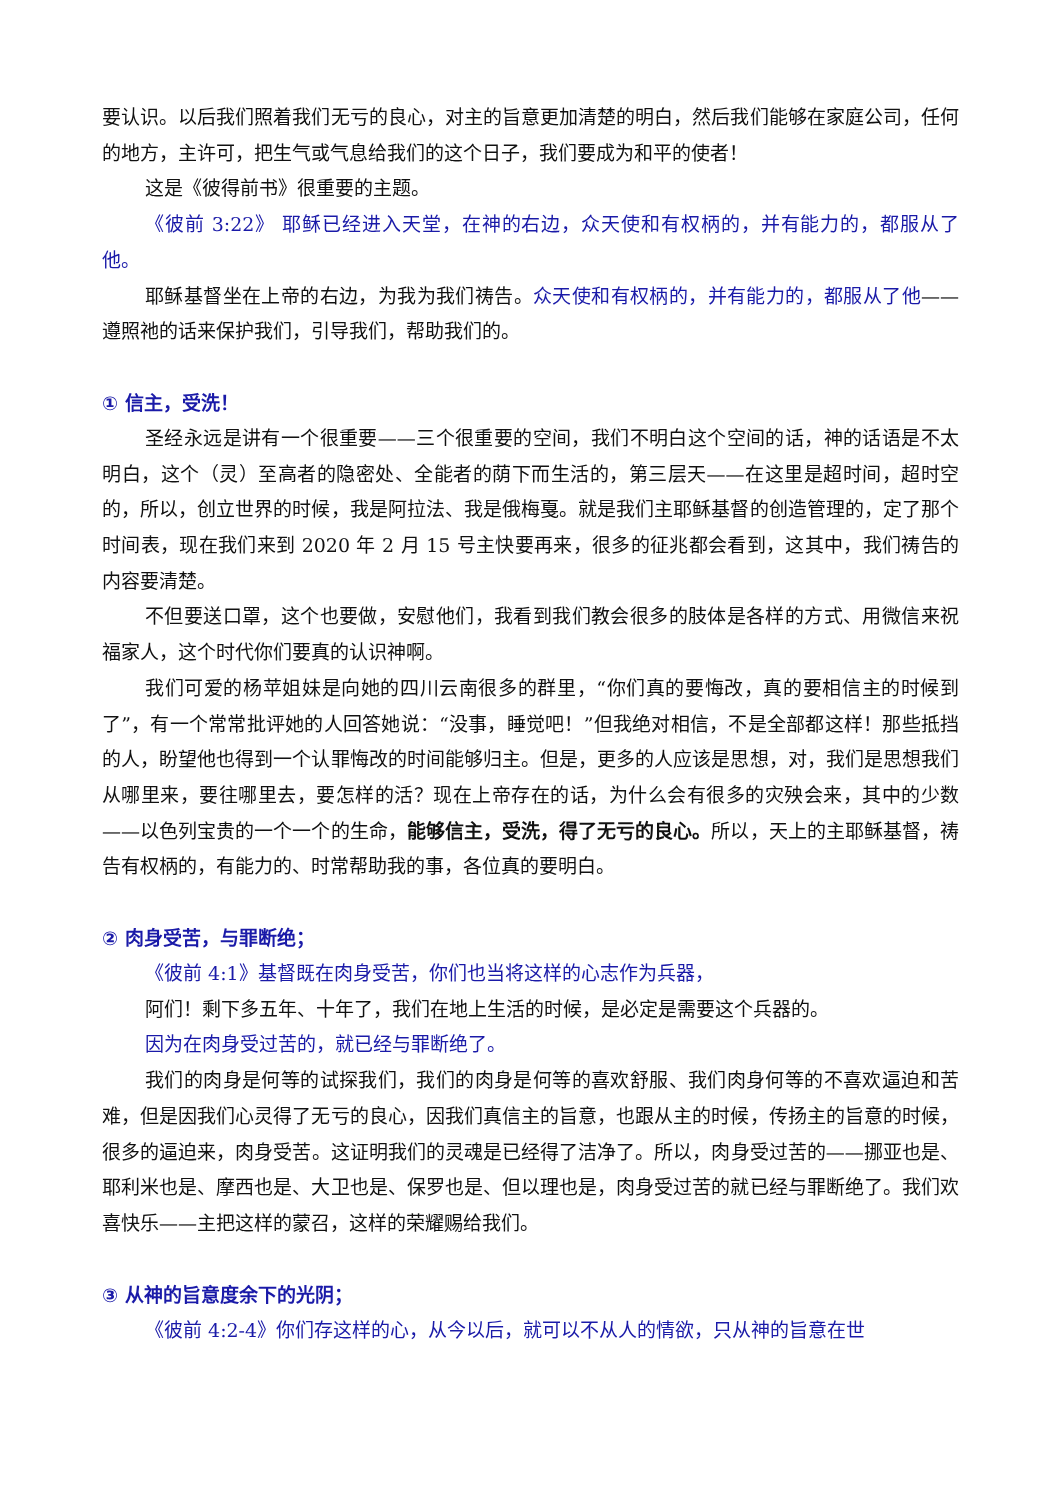要认识。以后我们照着我们无亏的良心，对主的旨意更加清楚的明白，然后我们能够在家庭公司，任何的地方，主许可，把生气或气息给我们的这个日子，我们要成为和平的使者！
这是《彼得前书》很重要的主题。
《彼前 3:22》 耶稣已经进入天堂，在神的右边，众天使和有权柄的，并有能力的，都服从了他。
耶稣基督坐在上帝的右边，为我为我们祷告。众天使和有权柄的，并有能力的，都服从了他——遵照祂的话来保护我们，引导我们，帮助我们的。
① 信主，受洗！
圣经永远是讲有一个很重要——三个很重要的空间，我们不明白这个空间的话，神的话语是不太明白，这个（灵）至高者的隐密处、全能者的荫下而生活的，第三层天——在这里是超时间，超时空的，所以，创立世界的时候，我是阿拉法、我是俄梅戛。就是我们主耶稣基督的创造管理的，定了那个时间表，现在我们来到 2020 年 2 月 15 号主快要再来，很多的征兆都会看到，这其中，我们祷告的内容要清楚。
不但要送口罩，这个也要做，安慰他们，我看到我们教会很多的肢体是各样的方式、用微信来祝福家人，这个时代你们要真的认识神啊。
我们可爱的杨苹姐妹是向她的四川云南很多的群里，“你们真的要悔改，真的要相信主的时候到了”，有一个常常批评她的人回答她说：“没事，睡觉吧！”但我绝对相信，不是全部都这样！那些抵挡的人，盼望他也得到一个认罪悔改的时间能够归主。但是，更多的人应该是思想，对，我们是思想我们从哪里来，要往哪里去，要怎样的活？现在上帝存在的话，为什么会有很多的灾殃会来，其中的少数——以色列宝贵的一个一个的生命，能够信主，受洗，得了无亏的良心。所以，天上的主耶稣基督，祷告有权柄的，有能力的、时常帮助我的事，各位真的要明白。
② 肉身受苦，与罪断绝；
《彼前 4:1》基督既在肉身受苦，你们也当将这样的心志作为兵器，
阿们！剩下多五年、十年了，我们在地上生活的时候，是必定是需要这个兵器的。
因为在肉身受过苦的，就已经与罪断绝了。
我们的肉身是何等的试探我们，我们的肉身是何等的喜欢舒服、我们肉身何等的不喜欢逼迫和苦难，但是因我们心灵得了无亏的良心，因我们真信主的旨意，也跟从主的时候，传扬主的旨意的时候，很多的逼迫来，肉身受苦。这证明我们的灵魂是已经得了洁净了。所以，肉身受过苦的——挪亚也是、耶利米也是、摩西也是、大卫也是、保罗也是、但以理也是，肉身受过苦的就已经与罪断绝了。我们欢喜快乐——主把这样的蒙召，这样的荣耀赐给我们。
③ 从神的旨意度余下的光阴；
《彼前 4:2-4》你们存这样的心，从今以后，就可以不从人的情欲，只从神的旨意在世